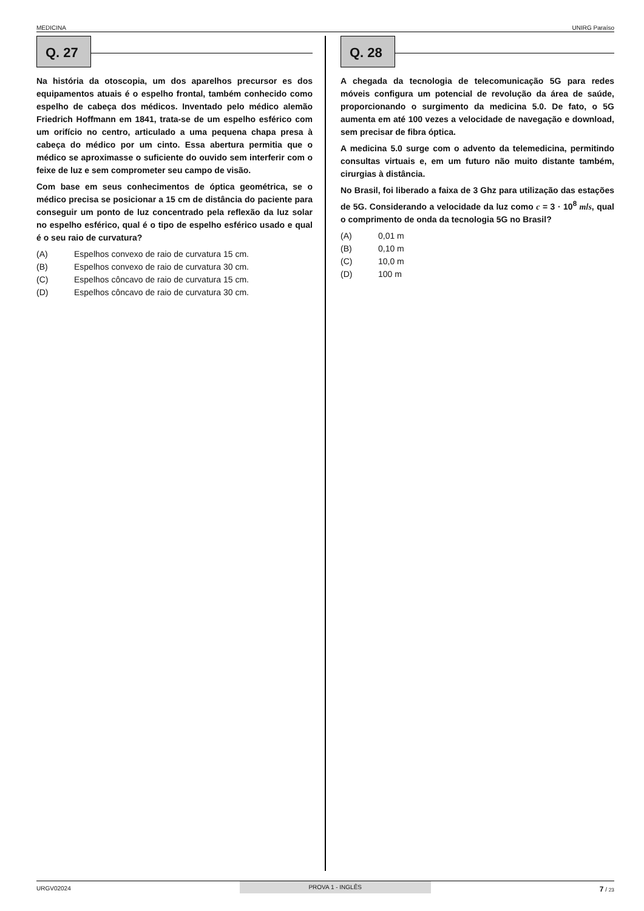MEDICINA UNIRG Paraíso
Q. 27
Na história da otoscopia, um dos aparelhos precursor es dos equipamentos atuais é o espelho frontal, também conhecido como espelho de cabeça dos médicos. Inventado pelo médico alemão Friedrich Hoffmann em 1841, trata-se de um espelho esférico com um orifício no centro, articulado a uma pequena chapa presa à cabeça do médico por um cinto. Essa abertura permitia que o médico se aproximasse o suficiente do ouvido sem interferir com o feixe de luz e sem comprometer seu campo de visão.
Com base em seus conhecimentos de óptica geométrica, se o médico precisa se posicionar a 15 cm de distância do paciente para conseguir um ponto de luz concentrado pela reflexão da luz solar no espelho esférico, qual é o tipo de espelho esférico usado e qual é o seu raio de curvatura?
(A) Espelhos convexo de raio de curvatura 15 cm.
(B) Espelhos convexo de raio de curvatura 30 cm.
(C) Espelhos côncavo de raio de curvatura 15 cm.
(D) Espelhos côncavo de raio de curvatura 30 cm.
Q. 28
A chegada da tecnologia de telecomunicação 5G para redes móveis configura um potencial de revolução da área de saúde, proporcionando o surgimento da medicina 5.0. De fato, o 5G aumenta em até 100 vezes a velocidade de navegação e download, sem precisar de fibra óptica.
A medicina 5.0 surge com o advento da telemedicina, permitindo consultas virtuais e, em um futuro não muito distante também, cirurgias à distância.
No Brasil, foi liberado a faixa de 3 Ghz para utilização das estações de 5G. Considerando a velocidade da luz como c = 3 · 10<sup>8</sup> m/s, qual o comprimento de onda da tecnologia 5G no Brasil?
(A) 0,01 m
(B) 0,10 m
(C) 10,0 m
(D) 100 m
URGV02024 PROVA 1 - INGLÊS 7 / 23